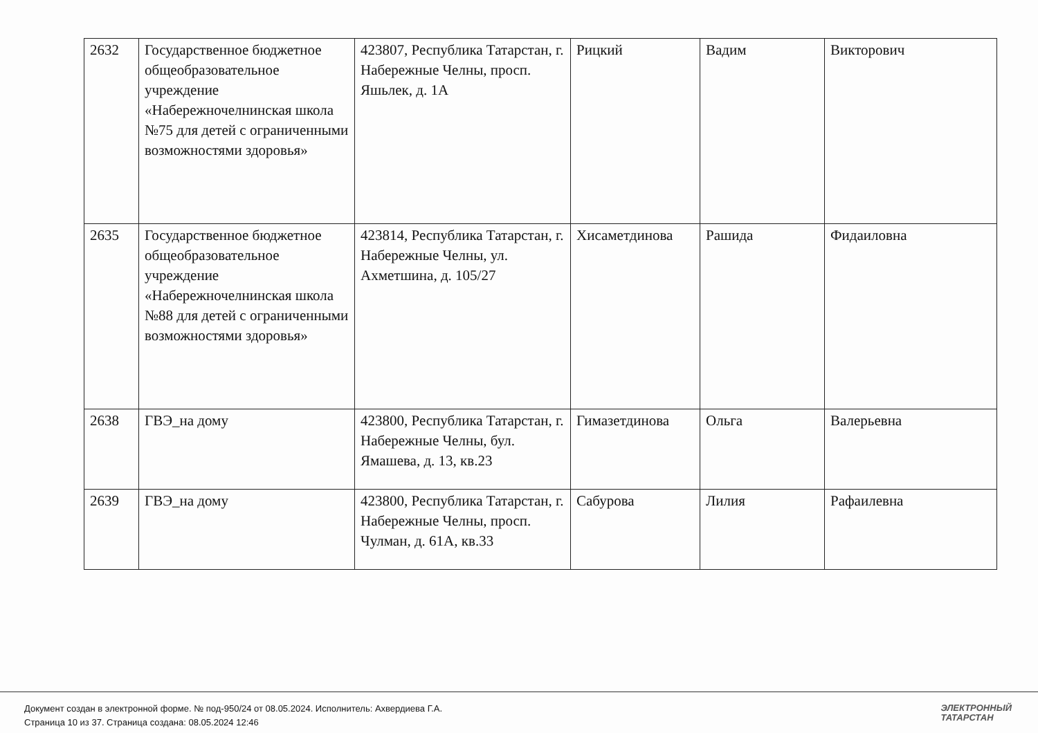| 2632 | Государственное бюджетное общеобразовательное учреждение «Набережночелнинская школа №75 для детей с ограниченными возможностями здоровья» | 423807, Республика Татарстан, г. Набережные Челны, просп. Яшьлек, д. 1А | Рицкий | Вадим | Викторович |
| 2635 | Государственное бюджетное общеобразовательное учреждение «Набережночелнинская школа №88 для детей с ограниченными возможностями здоровья» | 423814, Республика Татарстан, г. Набережные Челны, ул. Ахметшина, д. 105/27 | Хисаметдинова | Рашида | Фидаиловна |
| 2638 | ГВЭ_на дому | 423800, Республика Татарстан, г. Набережные Челны, бул. Ямашева, д. 13, кв.23 | Гимазетдинова | Ольга | Валерьевна |
| 2639 | ГВЭ_на дому | 423800, Республика Татарстан, г. Набережные Челны, просп. Чулман, д. 61А, кв.33 | Сабурова | Лилия | Рафаилевна |
Документ создан в электронной форме. № под-950/24 от 08.05.2024. Исполнитель: Ахвердиева Г.А.
Страница 10 из 37. Страница создана: 08.05.2024 12:46
ЭЛЕКТРОННЫЙ
ТАТАРСТАН